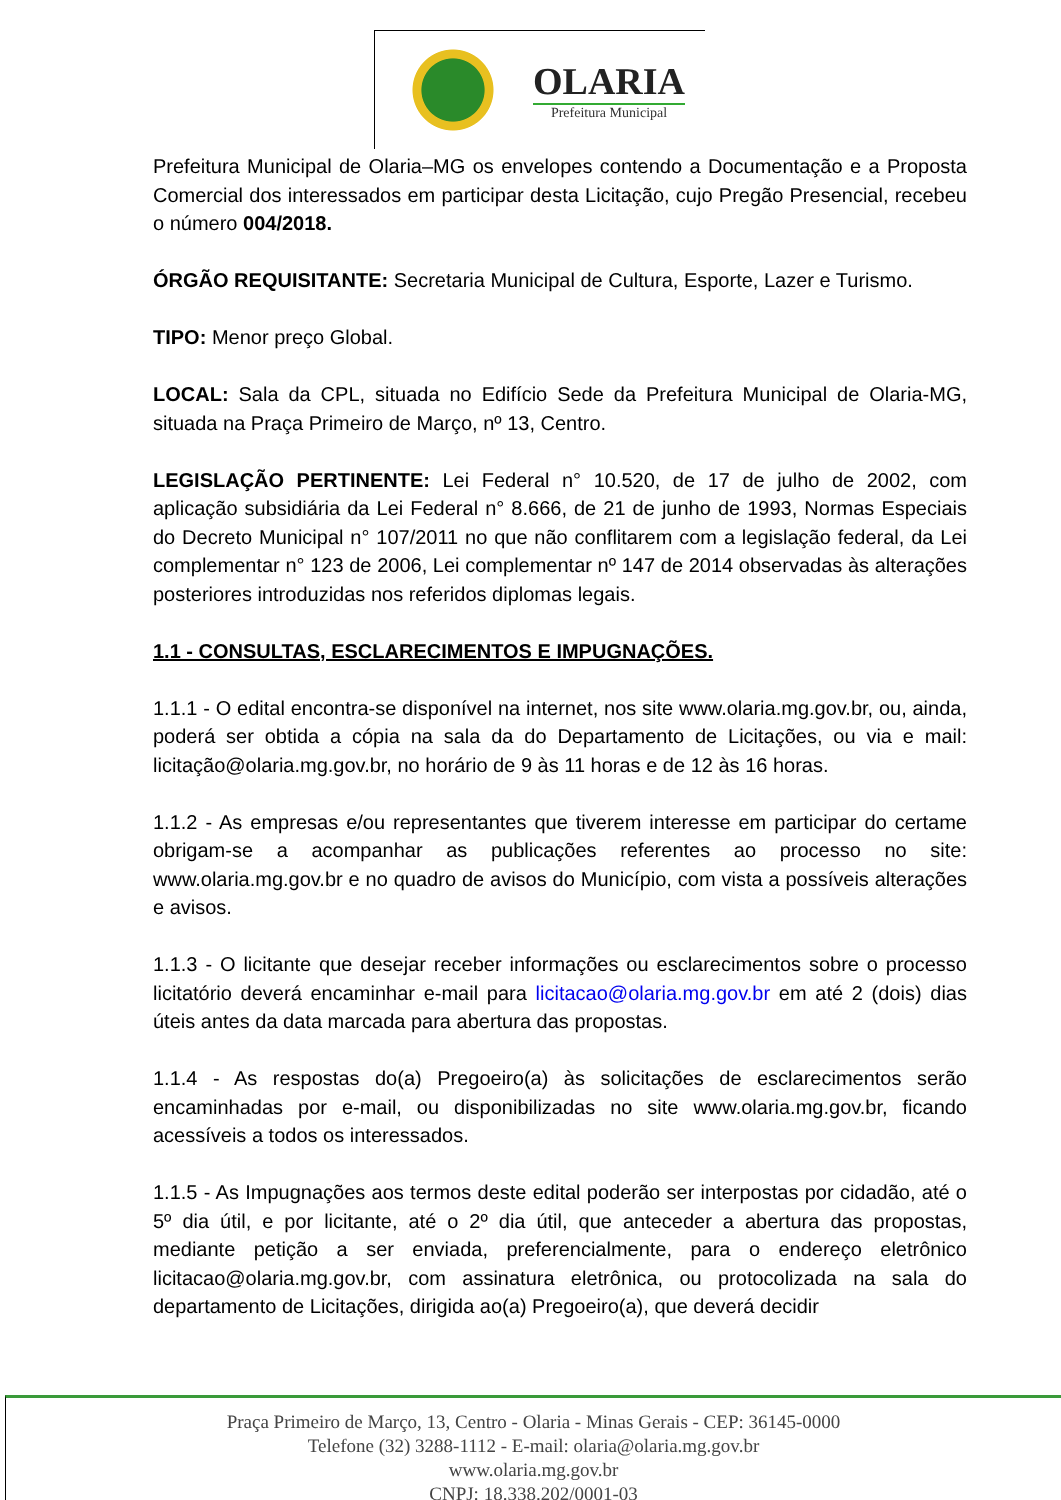OLARIA
Prefeitura Municipal
Prefeitura Municipal de Olaria–MG os envelopes contendo a Documentação e a Proposta Comercial dos interessados em participar desta Licitação, cujo Pregão Presencial, recebeu o número 004/2018.
ÓRGÃO REQUISITANTE: Secretaria Municipal de Cultura, Esporte, Lazer e Turismo.
TIPO: Menor preço Global.
LOCAL: Sala da CPL, situada no Edifício Sede da Prefeitura Municipal de Olaria-MG, situada na Praça Primeiro de Março, nº 13, Centro.
LEGISLAÇÃO PERTINENTE: Lei Federal n° 10.520, de 17 de julho de 2002, com aplicação subsidiária da Lei Federal n° 8.666, de 21 de junho de 1993, Normas Especiais do Decreto Municipal n° 107/2011 no que não conflitarem com a legislação federal, da Lei complementar n° 123 de 2006, Lei complementar nº 147 de 2014 observadas às alterações posteriores introduzidas nos referidos diplomas legais.
1.1 - CONSULTAS, ESCLARECIMENTOS E IMPUGNAÇÕES.
1.1.1 - O edital encontra-se disponível na internet, nos site www.olaria.mg.gov.br, ou, ainda, poderá ser obtida a cópia na sala da do Departamento de Licitações, ou via e mail: licitação@olaria.mg.gov.br, no horário de 9 às 11 horas e de 12 às 16 horas.
1.1.2 - As empresas e/ou representantes que tiverem interesse em participar do certame obrigam-se a acompanhar as publicações referentes ao processo no site: www.olaria.mg.gov.br e no quadro de avisos do Município, com vista a possíveis alterações e avisos.
1.1.3 - O licitante que desejar receber informações ou esclarecimentos sobre o processo licitatório deverá encaminhar e-mail para licitacao@olaria.mg.gov.br em até 2 (dois) dias úteis antes da data marcada para abertura das propostas.
1.1.4 - As respostas do(a) Pregoeiro(a) às solicitações de esclarecimentos serão encaminhadas por e-mail, ou disponibilizadas no site www.olaria.mg.gov.br, ficando acessíveis a todos os interessados.
1.1.5 - As Impugnações aos termos deste edital poderão ser interpostas por cidadão, até o 5º dia útil, e por licitante, até o 2º dia útil, que anteceder a abertura das propostas, mediante petição a ser enviada, preferencialmente, para o endereço eletrônico licitacao@olaria.mg.gov.br, com assinatura eletrônica, ou protocolizada na sala do departamento de Licitações, dirigida ao(a) Pregoeiro(a), que deverá decidir
Praça Primeiro de Março, 13, Centro - Olaria - Minas Gerais - CEP: 36145-0000
Telefone (32) 3288-1112 - E-mail: olaria@olaria.mg.gov.br
www.olaria.mg.gov.br
CNPJ: 18.338.202/0001-03